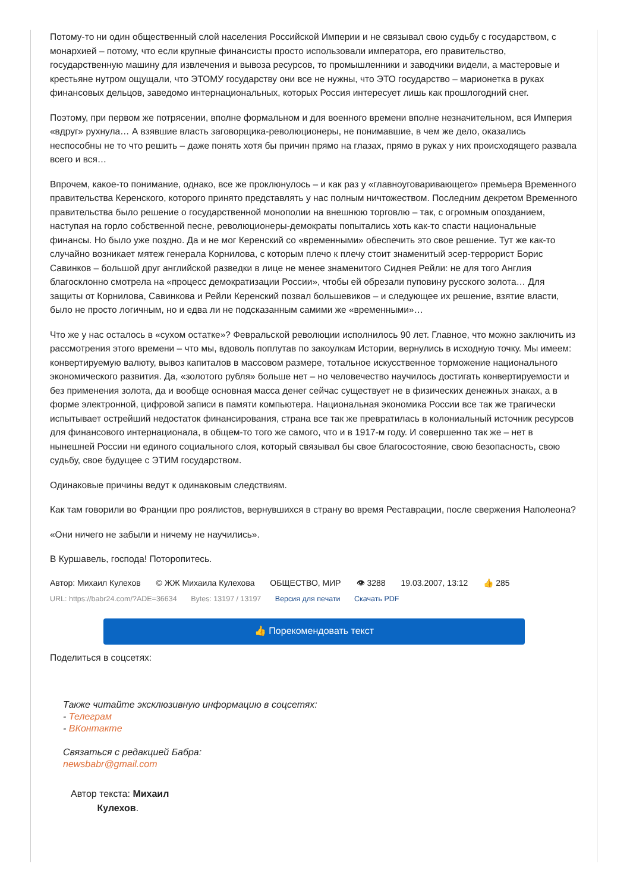Потому-то ни один общественный слой населения Российской Империи и не связывал свою судьбу с государством, с монархией – потому, что если крупные финансисты просто использовали императора, его правительство, государственную машину для извлечения и вывоза ресурсов, то промышленники и заводчики видели, а мастеровые и крестьяне нутром ощущали, что ЭТОМУ государству они все не нужны, что ЭТО государство – марионетка в руках финансовых дельцов, заведомо интернациональных, которых Россия интересует лишь как прошлогодний снег.
Поэтому, при первом же потрясении, вполне формальном и для военного времени вполне незначительном, вся Империя «вдруг» рухнула… А взявшие власть заговорщика-революционеры, не понимавшие, в чем же дело, оказались неспособны не то что решить – даже понять хотя бы причин прямо на глазах, прямо в руках у них происходящего развала всего и вся…
Впрочем, какое-то понимание, однако, все же проклюнулось – и как раз у «главноуговаривающего» премьера Временного правительства Керенского, которого принято представлять у нас полным ничтожеством. Последним декретом Временного правительства было решение о государственной монополии на внешнюю торговлю – так, с огромным опозданием, наступая на горло собственной песне, революционеры-демократы попытались хоть как-то спасти национальные финансы. Но было уже поздно. Да и не мог Керенский со «временными» обеспечить это свое решение. Тут же как-то случайно возникает мятеж генерала Корнилова, с которым плечо к плечу стоит знаменитый эсер-террорист Борис Савинков – большой друг английской разведки в лице не менее знаменитого Сиднея Рейли: не для того Англия благосклонно смотрела на «процесс демократизации России», чтобы ей обрезали пуповину русского золота… Для защиты от Корнилова, Савинкова и Рейли Керенский позвал большевиков – и следующее их решение, взятие власти, было не просто логичным, но и едва ли не подсказанным самими же «временными»…
Что же у нас осталось в «сухом остатке»? Февральской революции исполнилось 90 лет. Главное, что можно заключить из рассмотрения этого времени – что мы, вдоволь поплутав по закоулкам Истории, вернулись в исходную точку. Мы имеем: конвертируемую валюту, вывоз капиталов в массовом размере, тотальное искусственное торможение национального экономического развития. Да, «золотого рубля» больше нет – но человечество научилось достигать конвертируемости и без применения золота, да и вообще основная масса денег сейчас существует не в физических денежных знаках, а в форме электронной, цифровой записи в памяти компьютера. Национальная экономика России все так же трагически испытывает острейший недостаток финансирования, страна все так же превратилась в колониальный источник ресурсов для финансового интернационала, в общем-то того же самого, что и в 1917-м году. И совершенно так же – нет в нынешней России ни единого социального слоя, который связывал бы свое благосостояние, свою безопасность, свою судьбу, свое будущее с ЭТИМ государством.
Одинаковые причины ведут к одинаковым следствиям.
Как там говорили во Франции про роялистов, вернувшихся в страну во время Реставрации, после свержения Наполеона?
«Они ничего не забыли и ничему не научились».
В Куршавель, господа! Поторопитесь.
Автор: Михаил Кулехов © ЖЖ Михаила Кулехова ОБЩЕСТВО, МИР 👁 3288 19.03.2007, 13:12 👍 285
URL: https://babr24.com/?ADE=36634 Bytes: 13197 / 13197 Версия для печати Скачать PDF
👍 Порекомендовать текст
Поделиться в соцсетях:
Также читайте эксклюзивную информацию в соцсетях:
- Телеграм
- ВКонтакте
Связаться с редакцией Бабра:
newsbabr@gmail.com
Автор текста: Михаил
Кулехов.